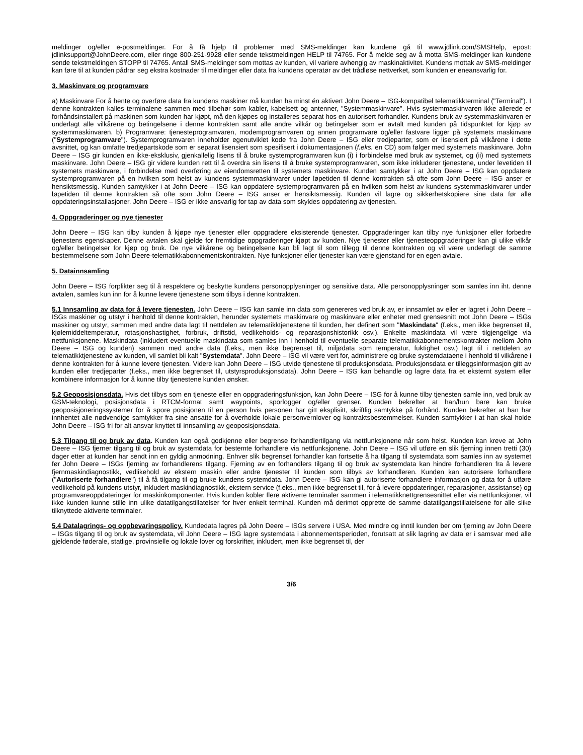meldinger og/eller e-postmeldinger. For å få hjelp til problemer med SMS-meldinger kan kundene gå til www.jdlink.com/SMSHelp, epost: jdlinksupport@JohnDeere.com, eller ringe 800-251-9928 eller sende tekstmeldingen HELP til 74765. For å melde seg av å motta SMS-meldinger kan kundene sende tekstmeldingen STOPP til 74765. Antall SMS-meldinger som mottas av kunden, vil variere avhengig av maskinaktivitet. Kundens mottak av SMS-meldinger kan føre til at kunden pådrar seg ekstra kostnader til meldinger eller data fra kundens operatør av det trådløse nettverket, som kunden er eneansvarlig for.
3. Maskinvare og programvare
a) Maskinvare For å hente og overføre data fra kundens maskiner må kunden ha minst én aktivert John Deere – ISG-kompatibel telematikkterminal ("Terminal"). I denne kontrakten kalles terminalene sammen med tilbehør som kabler, kabelsett og antenner, "Systemmaskinvare". Hvis systemmaskinvaren ikke allerede er forhåndsinstallert på maskinen som kunden har kjøpt, må den kjøpes og installeres separat hos en autorisert forhandler. Kundens bruk av systemmaskinvaren er underlagt alle vilkårene og betingelsene i denne kontrakten samt alle andre vilkår og betingelser som er avtalt med kunden på tidspunktet for kjøp av systemmaskinvaren. b) Programvare: tjenesteprogramvaren, modemprogramvaren og annen programvare og/eller fastvare ligger på systemets maskinvare ("Systemprogramvare"). Systemprogramvaren inneholder egenutviklet kode fra John Deere – ISG eller tredjeparter, som er lisensiert på vilkårene i dette avsnittet, og kan omfatte tredjepartskode som er separat lisensiert som spesifisert i dokumentasjonen (f.eks. en CD) som følger med systemets maskinvare. John Deere – ISG gir kunden en ikke-eksklusiv, gjenkallelig lisens til å bruke systemprogramvaren kun (i) i forbindelse med bruk av systemet, og (ii) med systemets maskinvare. John Deere – ISG gir videre kunden rett til å overdra sin lisens til å bruke systemprogramvaren, som ikke inkluderer tjenestene, under levetiden til systemets maskinvare, i forbindelse med overføring av eiendomsretten til systemets maskinvare. Kunden samtykker i at John Deere – ISG kan oppdatere systemprogramvaren på en hvilken som helst av kundens systemmaskinvarer under løpetiden til denne kontrakten så ofte som John Deere – ISG anser er hensiktsmessig. Kunden samtykker i at John Deere – ISG kan oppdatere systemprogramvaren på en hvilken som helst av kundens systemmaskinvarer under løpetiden til denne kontrakten så ofte som John Deere – ISG anser er hensiktsmessig. Kunden vil lagre og sikkerhetskopiere sine data før alle oppdateringsinstallasjoner. John Deere – ISG er ikke ansvarlig for tap av data som skyldes oppdatering av tjenesten.
4. Oppgraderinger og nye tjenester
John Deere – ISG kan tilby kunden å kjøpe nye tjenester eller oppgradere eksisterende tjenester. Oppgraderinger kan tilby nye funksjoner eller forbedre tjenestens egenskaper. Denne avtalen skal gjelde for fremtidige oppgraderinger kjøpt av kunden. Nye tjenester eller tjenesteoppgraderinger kan gi ulike vilkår og/eller betingelser for kjøp og bruk. De nye vilkårene og betingelsene kan bli lagt til som tillegg til denne kontrakten og vil være underlagt de samme bestemmelsene som John Deere-telematikkabonnementskontrakten. Nye funksjoner eller tjenester kan være gjenstand for en egen avtale.
5. Datainnsamling
John Deere – ISG forplikter seg til å respektere og beskytte kundens personopplysninger og sensitive data. Alle personopplysninger som samles inn iht. denne avtalen, samles kun inn for å kunne levere tjenestene som tilbys i denne kontrakten.
5.1 Innsamling av data for å levere tjenesten. John Deere – ISG kan samle inn data som genereres ved bruk av, er innsamlet av eller er lagret i John Deere – ISGs maskiner og utstyr i henhold til denne kontrakten, herunder systemets maskinvare og maskinvare eller enheter med grensesnitt mot John Deere – ISGs maskiner og utstyr, sammen med andre data lagt til nettdelen av telematikktjenestene til kunden, her definert som "Maskindata" (f.eks., men ikke begrenset til, kjølemiddeltemperatur, rotasjonshastighet, forbruk, driftstid, vedlikeholds- og reparasjonshistorikk osv.). Enkelte maskindata vil være tilgjengelige via nettfunksjonene. Maskindata (inkludert eventuelle maskindata som samles inn i henhold til eventuelle separate telematikkabonnementskontrakter mellom John Deere – ISG og kunden) sammen med andre data (f.eks., men ikke begrenset til, miljødata som temperatur, fuktighet osv.) lagt til i nettdelen av telematikktjenestene av kunden, vil samlet bli kalt "Systemdata". John Deere – ISG vil være vert for, administrere og bruke systemdataene i henhold til vilkårene i denne kontrakten for å kunne levere tjenesten. Videre kan John Deere – ISG utvide tjenestene til produksjonsdata. Produksjonsdata er tilleggsinformasjon gitt av kunden eller tredjeparter (f.eks., men ikke begrenset til, utstyrsproduksjonsdata). John Deere – ISG kan behandle og lagre data fra et eksternt system eller kombinere informasjon for å kunne tilby tjenestene kunden ønsker.
5.2 Geoposisjonsdata. Hvis det tilbys som en tjeneste eller en oppgraderingsfunksjon, kan John Deere – ISG for å kunne tilby tjenesten samle inn, ved bruk av GSM-teknologi, posisjonsdata i RTCM-format samt waypoints, sporlogger og/eller grenser. Kunden bekrefter at han/hun bare kan bruke geoposisjoneringssystemer for å spore posisjonen til en person hvis personen har gitt eksplisitt, skriftlig samtykke på forhånd. Kunden bekrefter at han har innhentet alle nødvendige samtykker fra sine ansatte for å overholde lokale personvernlover og kontraktsbestemmelser. Kunden samtykker i at han skal holde John Deere – ISG fri for alt ansvar knyttet til innsamling av geoposisjonsdata.
5.3 Tilgang til og bruk av data. Kunden kan også godkjenne eller begrense forhandlertilgang via nettfunksjonene når som helst. Kunden kan kreve at John Deere – ISG fjerner tilgang til og bruk av systemdata for bestemte forhandlere via nettfunksjonene. John Deere – ISG vil utføre en slik fjerning innen tretti (30) dager etter at kunden har sendt inn en gyldig anmodning. Enhver slik begrenset forhandler kan fortsette å ha tilgang til systemdata som samles inn av systemet før John Deere – ISGs fjerning av forhandlerens tilgang. Fjerning av en forhandlers tilgang til og bruk av systemdata kan hindre forhandleren fra å levere fjernmaskindiagnostikk, vedlikehold av ekstern maskin eller andre tjenester til kunden som tilbys av forhandleren. Kunden kan autorisere forhandlere ("Autoriserte forhandlere") til å få tilgang til og bruke kundens systemdata. John Deere – ISG kan gi autoriserte forhandlere informasjon og data for å utføre vedlikehold på kundens utstyr, inkludert maskindiagnostikk, ekstern service (f.eks., men ikke begrenset til, for å levere oppdateringer, reparasjoner, assistanse) og programvareoppdateringer for maskinkomponenter. Hvis kunden kobler flere aktiverte terminaler sammen i telematikknettgrensesnittet eller via nettfunksjoner, vil ikke kunden kunne stille inn ulike datatilgangstillatelser for hver enkelt terminal. Kunden må derimot opprette de samme datatilgangstillatelsene for alle slike tilknyttede aktiverte terminaler.
5.4 Datalagrings- og oppbevaringspolicy. Kundedata lagres på John Deere – ISGs servere i USA. Med mindre og inntil kunden ber om fjerning av John Deere – ISGs tilgang til og bruk av systemdata, vil John Deere – ISG lagre systemdata i abonnementsperioden, forutsatt at slik lagring av data er i samsvar med alle gjeldende føderale, statlige, provinsielle og lokale lover og forskrifter, inkludert, men ikke begrenset til, der
3/6